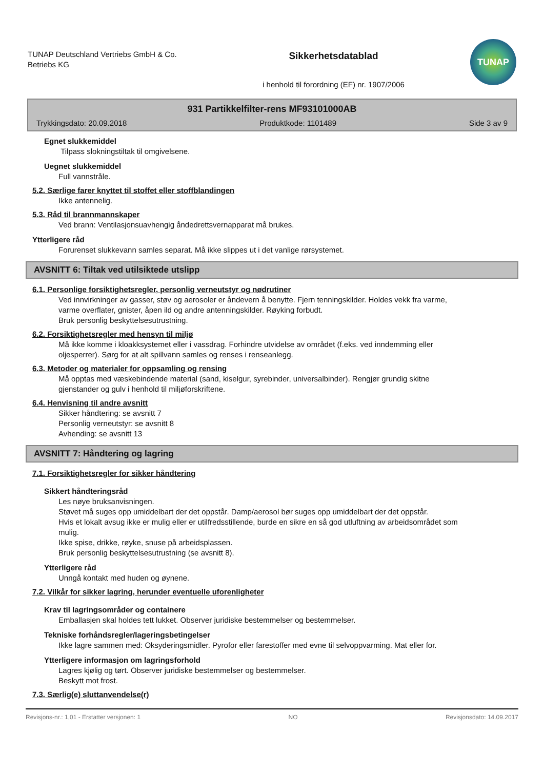TUNAP Deutschland Vertriebs GmbH & Co. Betriebs KG
Sikkerhetsdatablad
i henhold til forordning (EF) nr. 1907/2006
TUNAP
931 Partikkelfilter-rens MF93101000AB
Trykkingsdato: 20.09.2018 Produktkode: 1101489 Side 3 av 9
Egnet slukkemiddel
Tilpass slokningstiltak til omgivelsene.
Uegnet slukkemiddel
Full vannstråle.
5.2. Særlige farer knyttet til stoffet eller stoffblandingen
Ikke antennelig.
5.3. Råd til brannmannskaper
Ved brann: Ventilasjonsuavhengig åndedrettsvernapparat må brukes.
Ytterligere råd
Forurenset slukkevann samles separat. Må ikke slippes ut i det vanlige rørsystemet.
AVSNITT 6: Tiltak ved utilsiktede utslipp
6.1. Personlige forsiktighetsregler, personlig verneutstyr og nødrutiner
Ved innvirkninger av gasser, støv og aerosoler er åndevern å benytte. Fjern tenningskilder. Holdes vekk fra varme, varme overflater, gnister, åpen ild og andre antenningskilder. Røyking forbudt.
Bruk personlig beskyttelsesutrustning.
6.2. Forsiktighetsregler med hensyn til miljø
Må ikke komme i kloakksystemet eller i vassdrag. Forhindre utvidelse av området (f.eks. ved inndemming eller oljesperrer). Sørg for at alt spillvann samles og renses i renseanlegg.
6.3. Metoder og materialer for oppsamling og rensing
Må opptas med væskebindende material (sand, kiselgur, syrebinder, universalbinder). Rengjør grundig skitne gjenstander og gulv i henhold til miljøforskriftene.
6.4. Henvisning til andre avsnitt
Sikker håndtering: se avsnitt 7
Personlig verneutstyr: se avsnitt 8
Avhending: se avsnitt 13
AVSNITT 7: Håndtering og lagring
7.1. Forsiktighetsregler for sikker håndtering
Sikkert håndteringsråd
Les nøye bruksanvisningen.
Støvet må suges opp umiddelbart der det oppstår. Damp/aerosol bør suges opp umiddelbart der det oppstår.
Hvis et lokalt avsug ikke er mulig eller er utilfredsstillende, burde en sikre en så god utluftning av arbeidsområdet som mulig.
Ikke spise, drikke, røyke, snuse på arbeidsplassen.
Bruk personlig beskyttelsesutrustning (se avsnitt 8).
Ytterligere råd
Unngå kontakt med huden og øynene.
7.2. Vilkår for sikker lagring, herunder eventuelle uforenligheter
Krav til lagringsområder og containere
Emballasjen skal holdes tett lukket. Observer juridiske bestemmelser og bestemmelser.
Tekniske forhåndsregler/lageringsbetingelser
Ikke lagre sammen med: Oksyderingsmidler. Pyrofor eller farestoffer med evne til selvoppvarming. Mat eller for.
Ytterligere informasjon om lagringsforhold
Lagres kjølig og tørt. Observer juridiske bestemmelser og bestemmelser.
Beskytt mot frost.
7.3. Særlig(e) sluttanvendelse(r)
Revisjons-nr.: 1,01 - Erstatter versjonen: 1 NO Revisjonsdato: 14.09.2017